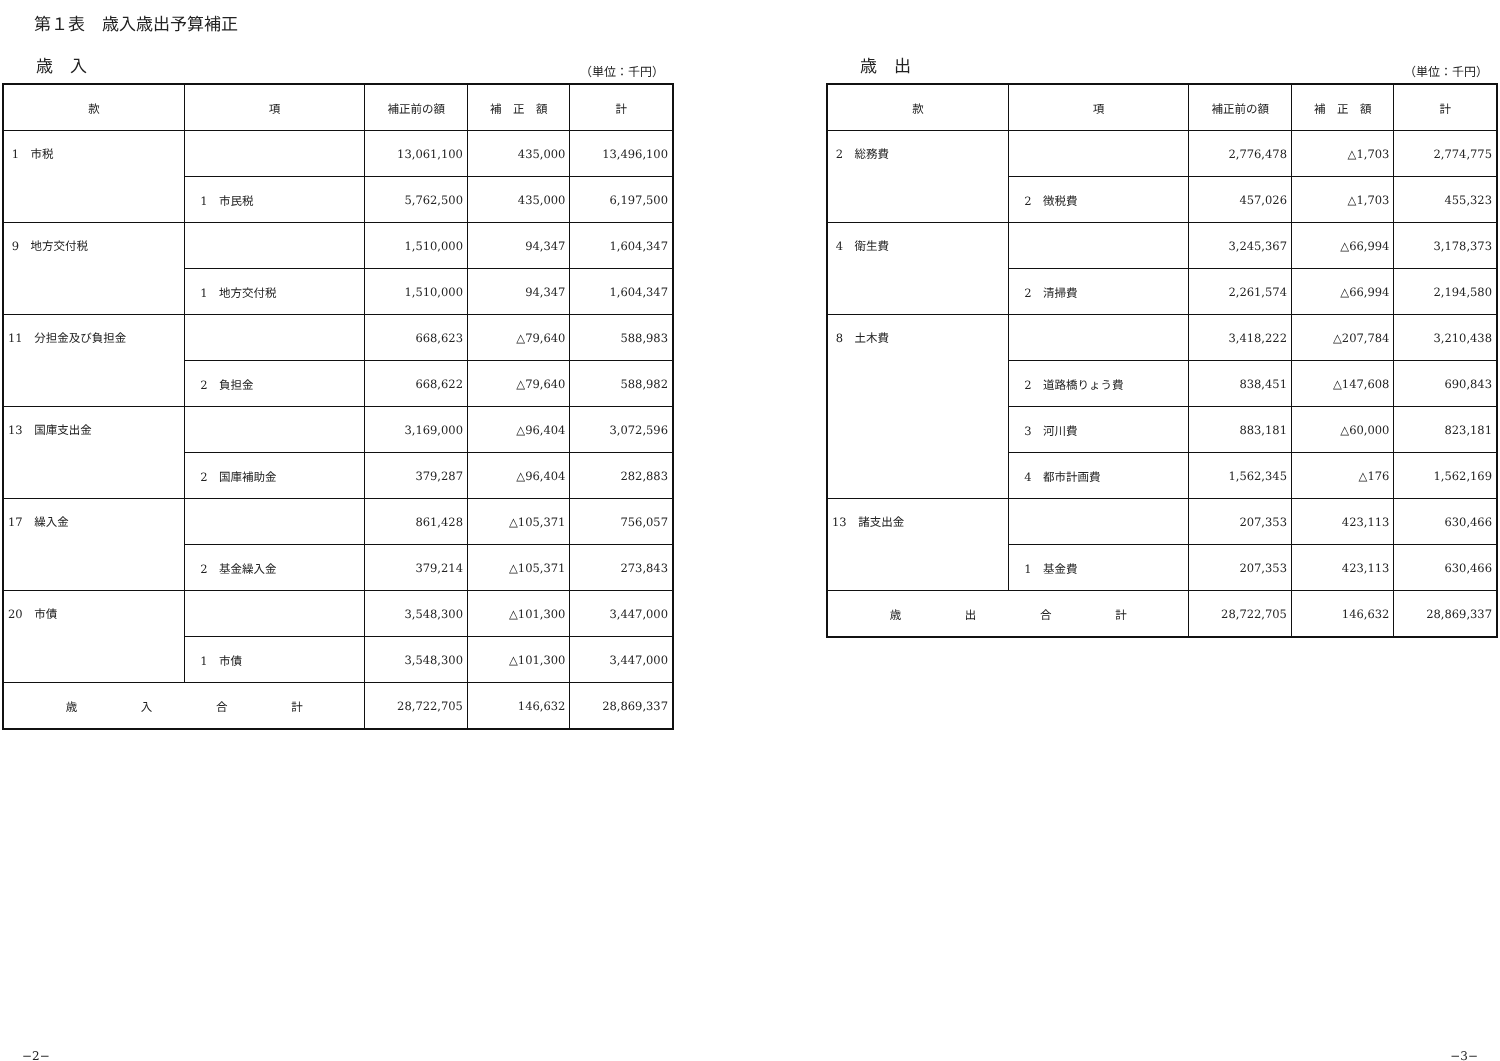第１表　歳入歳出予算補正
歳　入 （単位：千円）
| 款 | 項 | 補正前の額 | 補 正 額 | 計 |
| --- | --- | --- | --- | --- |
| 1 市税 | | 13,061,100 | 435,000 | 13,496,100 |
| | 1 市民税 | 5,762,500 | 435,000 | 6,197,500 |
| 9 地方交付税 | | 1,510,000 | 94,347 | 1,604,347 |
| | 1 地方交付税 | 1,510,000 | 94,347 | 1,604,347 |
| 11 分担金及び負担金 | | 668,623 | △79,640 | 588,983 |
| | 2 負担金 | 668,622 | △79,640 | 588,982 |
| 13 国庫支出金 | | 3,169,000 | △96,404 | 3,072,596 |
| | 2 国庫補助金 | 379,287 | △96,404 | 282,883 |
| 17 繰入金 | | 861,428 | △105,371 | 756,057 |
| | 2 基金繰入金 | 379,214 | △105,371 | 273,843 |
| 20 市債 | | 3,548,300 | △101,300 | 3,447,000 |
| | 1 市債 | 3,548,300 | △101,300 | 3,447,000 |
| 歳 入 合 計 | | 28,722,705 | 146,632 | 28,869,337 |
歳　出 （単位：千円）
| 款 | 項 | 補正前の額 | 補 正 額 | 計 |
| --- | --- | --- | --- | --- |
| 2 総務費 | | 2,776,478 | △1,703 | 2,774,775 |
| | 2 徴税費 | 457,026 | △1,703 | 455,323 |
| 4 衛生費 | | 3,245,367 | △66,994 | 3,178,373 |
| | 2 清掃費 | 2,261,574 | △66,994 | 2,194,580 |
| 8 土木費 | | 3,418,222 | △207,784 | 3,210,438 |
| | 2 道路橋りょう費 | 838,451 | △147,608 | 690,843 |
| | 3 河川費 | 883,181 | △60,000 | 823,181 |
| | 4 都市計画費 | 1,562,345 | △176 | 1,562,169 |
| 13 諸支出金 | | 207,353 | 423,113 | 630,466 |
| | 1 基金費 | 207,353 | 423,113 | 630,466 |
| 歳 出 合 計 | | 28,722,705 | 146,632 | 28,869,337 |
−2− −3−